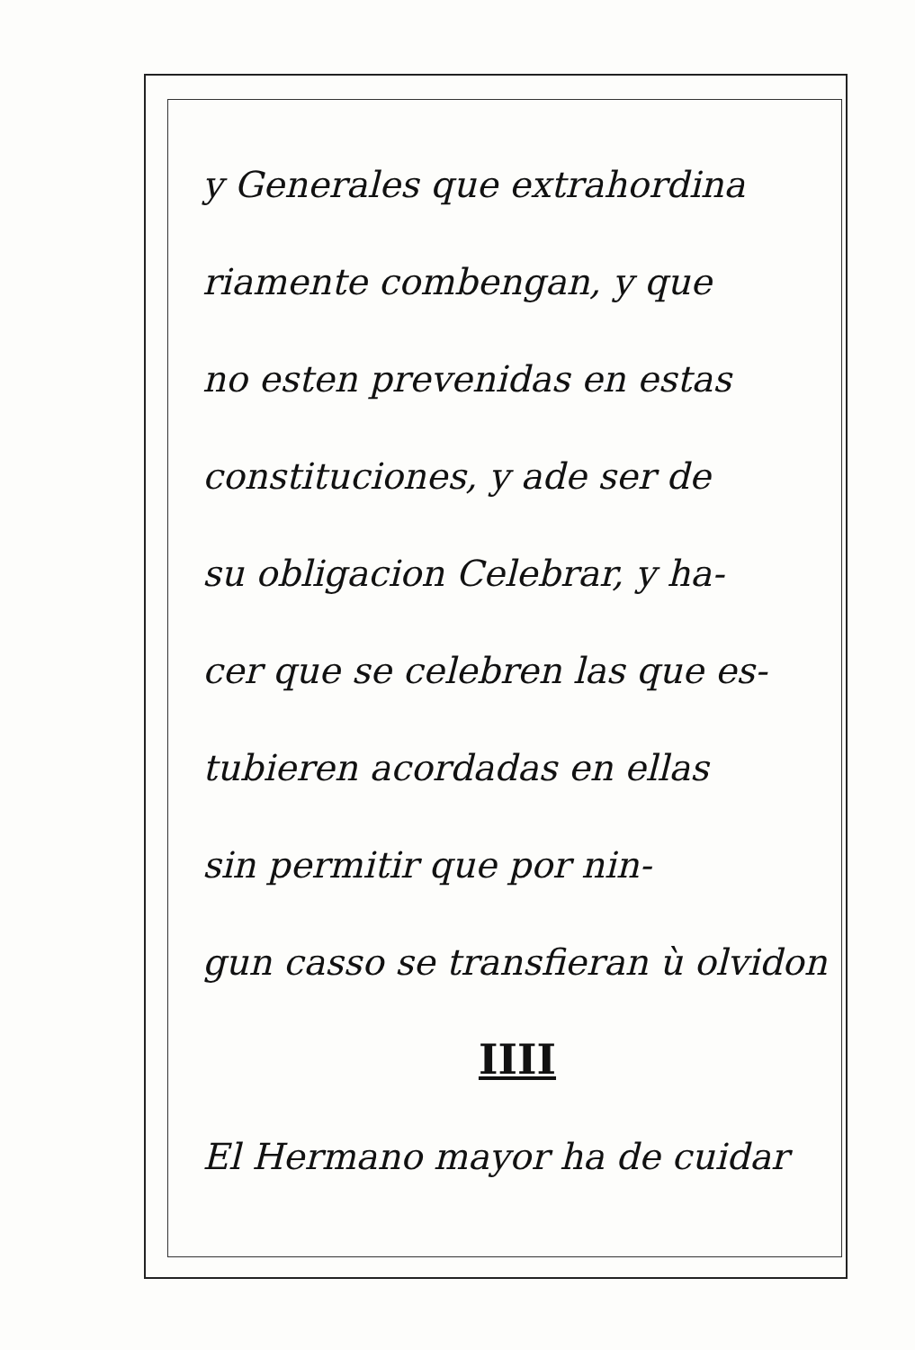y Generales que extrahordina
riamente combengan, y que
no esten prevenidas en estas
constituciones, y ade ser de
su obligacion Celebrar, y ha-
cer que se celebren las que es-
tubieren acordadas en ellas
sin permitir que por nin-
gun casso se transfieran ù olvidon
IIII
El Hermano mayor ha de cuidar